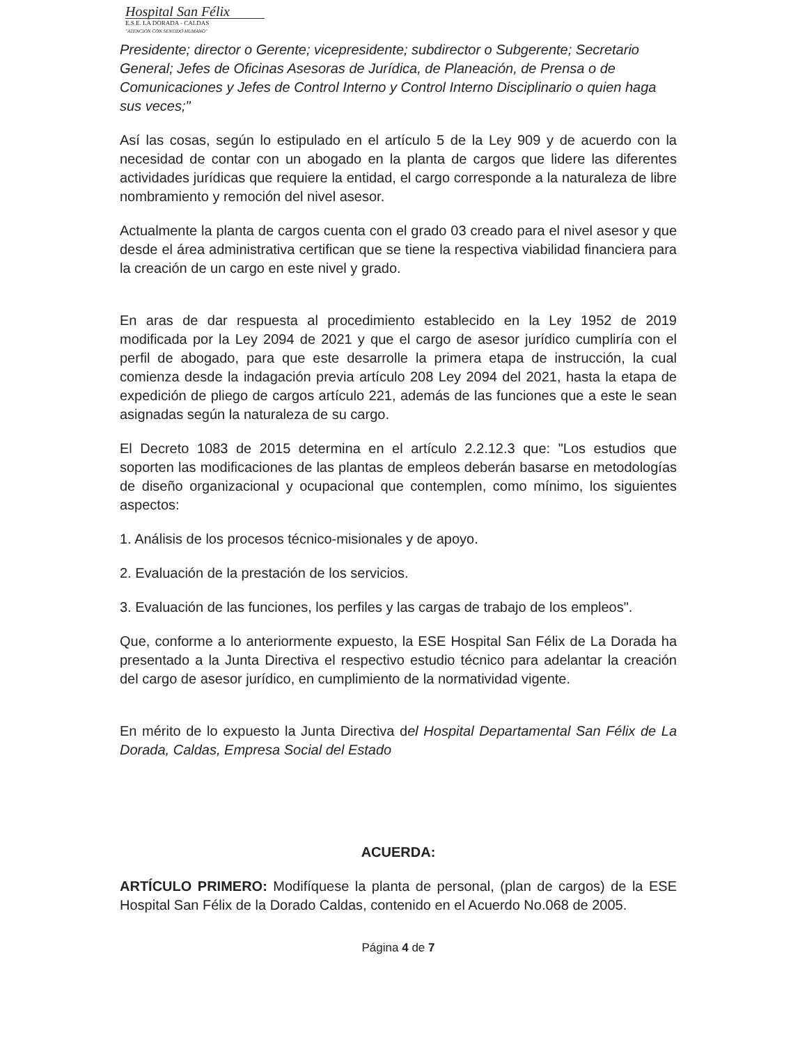Hospital San Félix
E.S.E. LA DORADA - CALDAS
"ATENCION CON SENTIDO HUMANO"
Presidente; director o Gerente; vicepresidente; subdirector o Subgerente; Secretario General; Jefes de Oficinas Asesoras de Jurídica, de Planeación, de Prensa o de Comunicaciones y Jefes de Control Interno y Control Interno Disciplinario o quien haga sus veces;"
Así las cosas, según lo estipulado en el artículo 5 de la Ley 909 y de acuerdo con la necesidad de contar con un abogado en la planta de cargos que lidere las diferentes actividades jurídicas que requiere la entidad, el cargo corresponde a la naturaleza de libre nombramiento y remoción del nivel asesor.
Actualmente la planta de cargos cuenta con el grado 03 creado para el nivel asesor y que desde el área administrativa certifican que se tiene la respectiva viabilidad financiera para la creación de un cargo en este nivel y grado.
En aras de dar respuesta al procedimiento establecido en la Ley 1952 de 2019 modificada por la Ley 2094 de 2021 y que el cargo de asesor jurídico cumpliría con el perfil de abogado, para que este desarrolle la primera etapa de instrucción, la cual comienza desde la indagación previa artículo 208 Ley 2094 del 2021, hasta la etapa de expedición de pliego de cargos artículo 221, además de las funciones que a este le sean asignadas según la naturaleza de su cargo.
El Decreto 1083 de 2015 determina en el artículo 2.2.12.3 que: "Los estudios que soporten las modificaciones de las plantas de empleos deberán basarse en metodologías de diseño organizacional y ocupacional que contemplen, como mínimo, los siguientes aspectos:
1. Análisis de los procesos técnico-misionales y de apoyo.
2. Evaluación de la prestación de los servicios.
3. Evaluación de las funciones, los perfiles y las cargas de trabajo de los empleos".
Que, conforme a lo anteriormente expuesto, la ESE Hospital San Félix de La Dorada ha presentado a la Junta Directiva el respectivo estudio técnico para adelantar la creación del cargo de asesor jurídico, en cumplimiento de la normatividad vigente.
En mérito de lo expuesto la Junta Directiva del Hospital Departamental San Félix de La Dorada, Caldas, Empresa Social del Estado
ACUERDA:
ARTÍCULO PRIMERO: Modifíquese la planta de personal, (plan de cargos) de la ESE Hospital San Félix de la Dorado Caldas, contenido en el Acuerdo No.068 de 2005.
Página 4 de 7